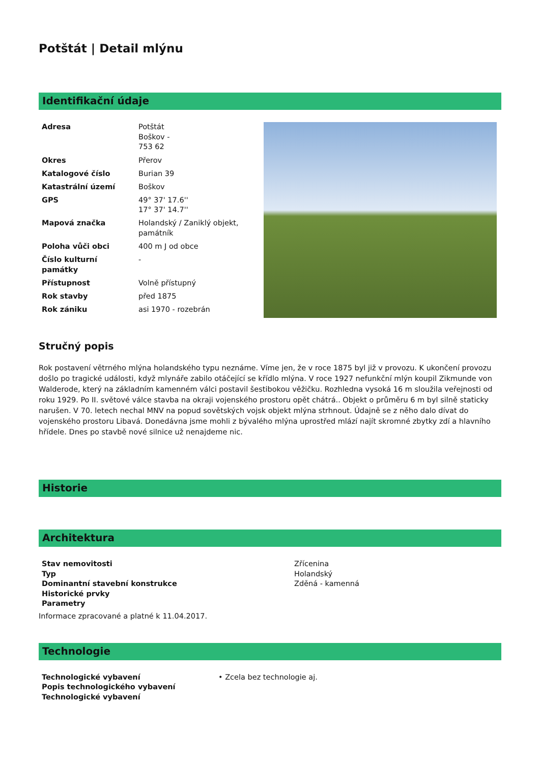Potštát | Detail mlýnu
Identifikační údaje
| Adresa | Potštát Boškov - 753 62 |
| Okres | Přerov |
| Katalogové číslo | Burian 39 |
| Katastrální území | Boškov |
| GPS | 49° 37' 17.6'' 17° 37' 14.7'' |
| Mapová značka | Holandský / Zaniklý objekt, památník |
| Poloha vůči obci | 400 m J od obce |
| Číslo kulturní památky | - |
| Přístupnost | Volně přístupný |
| Rok stavby | před 1875 |
| Rok zániku | asi 1970 - rozebrán |
Stručný popis
Rok postavení větrného mlýna holandského typu neznáme. Víme jen, že v roce 1875 byl již v provozu. K ukončení provozu došlo po tragické události, když mlynáře zabilo otáčející se křídlo mlýna. V roce 1927 nefunkční mlýn koupil Zikmunde von Walderode, který na základním kamenném válci postavil šestibokou věžičku. Rozhledna vysoká 16 m sloužila veřejnosti od roku 1929. Po II. světové válce stavba na okraji vojenského prostoru opět chátrá.. Objekt o průměru 6 m byl silně staticky narušen. V 70. letech nechal MNV na popud sovětských vojsk objekt mlýna strhnout. Údajně se z něho dalo dívat do vojenského prostoru Libavá. Donedávna jsme mohli z bývalého mlýna uprostřed mlází najít skromné zbytky zdí a hlavního hřídele. Dnes po stavbě nové silnice už nenajdeme nic.
Historie
Architektura
| Stav nemovitosti | Zřícenina |
| Typ | Holandský |
| Dominantní stavební konstrukce | Zděná - kamenná |
| Historické prvky | |
| Parametry | |
Informace zpracované a platné k 11.04.2017.
Technologie
| Technologické vybavení | • Zcela bez technologie aj. |
| Popis technologického vybavení | |
| Technologické vybavení | |